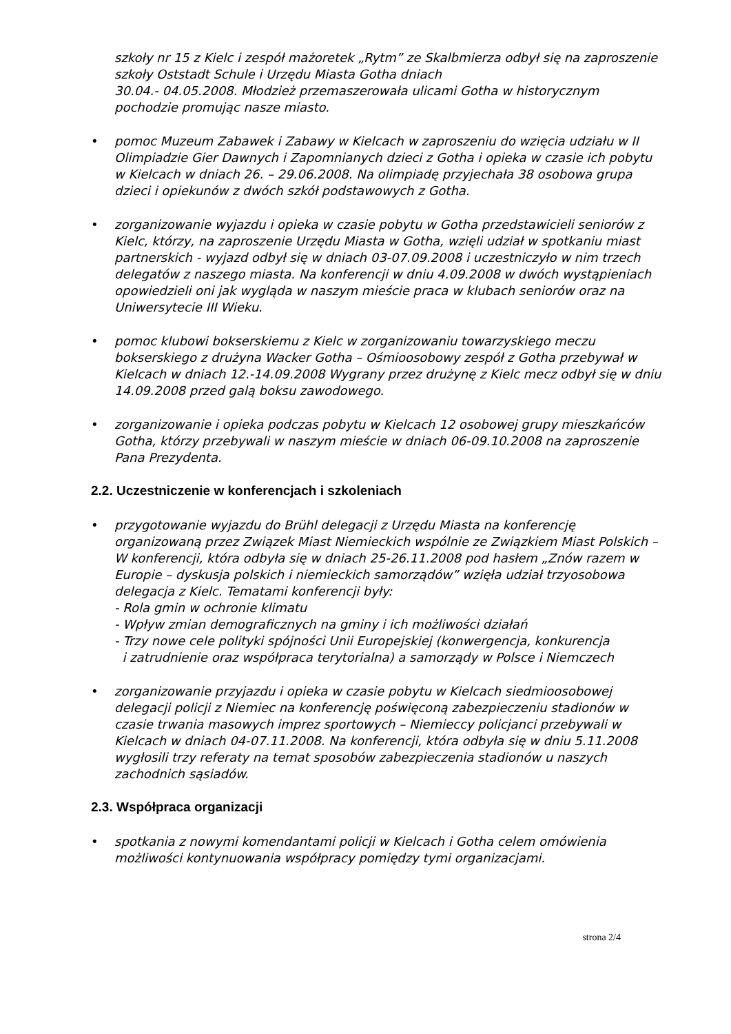szkoły nr 15 z Kielc i zespół mażoretek „Rytm” ze Skalbmierza odbył się na zaproszenie szkoły Oststadt Schule i Urzędu Miasta Gotha dniach
30.04.- 04.05.2008. Młodzież przemaszerowała ulicami Gotha w historycznym pochodzie promując nasze miasto.
• pomoc Muzeum Zabawek i Zabawy w Kielcach w zaproszeniu do wzięcia udziału w II Olimpiadzie Gier Dawnych i Zapomnianych dzieci z Gotha i opieka w czasie ich pobytu w Kielcach w dniach 26. – 29.06.2008. Na olimpiadę przyjechała 38 osobowa grupa dzieci i opiekunów z dwóch szkół podstawowych z Gotha.
• zorganizowanie wyjazdu i opieka w czasie pobytu w Gotha przedstawicieli seniorów z Kielc, którzy, na zaproszenie Urzędu Miasta w Gotha, wzięli udział w spotkaniu miast partnerskich - wyjazd odbył się w dniach 03-07.09.2008 i uczestniczyło w nim trzech delegatów z naszego miasta. Na konferencji w dniu 4.09.2008 w dwóch wystąpieniach opowiedzieli oni jak wygląda w naszym mieście praca w klubach seniorów oraz na Uniwersytecie III Wieku.
• pomoc klubowi bokserskiemu z Kielc w zorganizowaniu towarzyskiego meczu bokserskiego z drużyna Wacker Gotha – Ośmioosobowy zespół z Gotha przebywał w Kielcach w dniach 12.-14.09.2008 Wygrany przez drużynę z Kielc mecz odbył się w dniu 14.09.2008 przed galą boksu zawodowego.
• zorganizowanie i opieka podczas pobytu w Kielcach 12 osobowej grupy mieszkańców Gotha, którzy przebywali w naszym mieście w dniach 06-09.10.2008 na zaproszenie Pana Prezydenta.
2.2. Uczestniczenie w konferencjach i szkoleniach
• przygotowanie wyjazdu do Brühl delegacji z Urzędu Miasta na konferencję organizowaną przez Związek Miast Niemieckich wspólnie ze Związkiem Miast Polskich – W konferencji, która odbyła się w dniach 25-26.11.2008 pod hasłem „Znów razem w Europie – dyskusja polskich i niemieckich samorządów” wzięła udział trzyosobowa delegacja z Kielc. Tematami konferencji były:
- Rola gmin w ochronie klimatu
- Wpływ zmian demograficznych na gminy i ich możliwości działań
- Trzy nowe cele polityki spójności Unii Europejskiej (konwergencja, konkurencja
i zatrudnienie oraz współpraca terytorialna) a samorządy w Polsce i Niemczech
• zorganizowanie przyjazdu i opieka w czasie pobytu w Kielcach siedmioosobowej delegacji policji z Niemiec na konferencję poświęconą zabezpieczeniu stadionów w czasie trwania masowych imprez sportowych – Niemieccy policjanci przebywali w Kielcach w dniach 04-07.11.2008. Na konferencji, która odbyła się w dniu 5.11.2008 wygłosili trzy referaty na temat sposobów zabezpieczenia stadionów u naszych zachodnich sąsiadów.
2.3. Współpraca organizacji
• spotkania z nowymi komendantami policji w Kielcach i Gotha celem omówienia możliwości kontynuowania współpracy pomiędzy tymi organizacjami.
strona 2/4